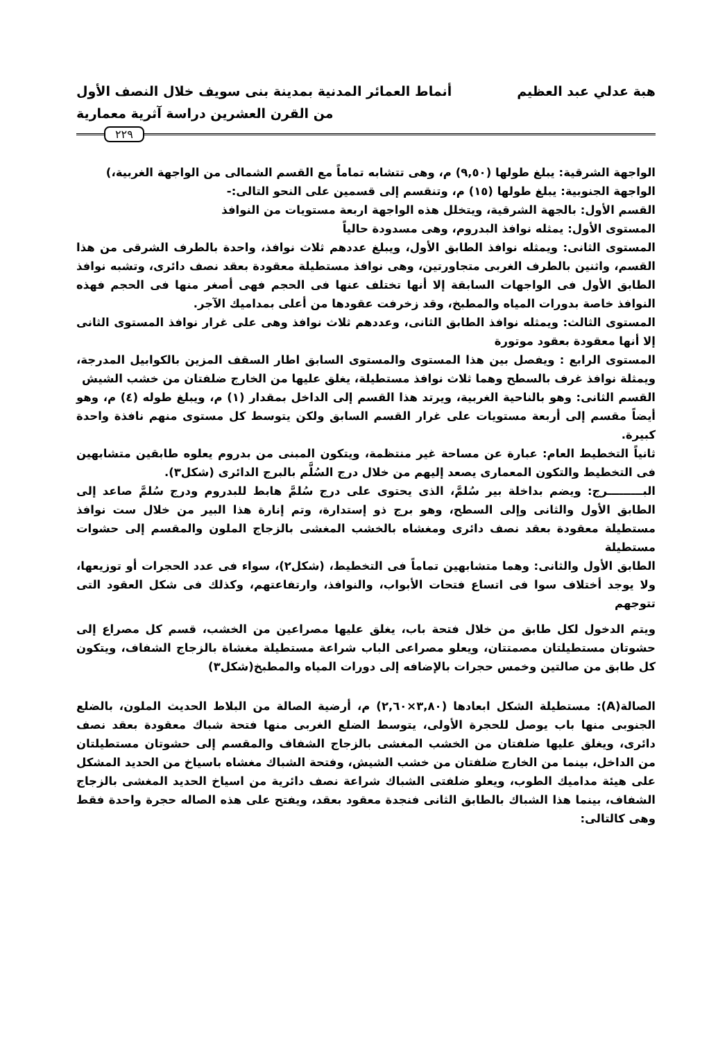هبة عدلي عبد العظيم أنماط العمائر المدنية بمدينة بنى سويف خلال النصف الأول
من القرن العشرين دراسة آثرية معمارية
٢٢٩
الواجهة الشرقية: يبلغ طولها (٩,٥٠) م، وهى تتشابه تماماً مع القسم الشمالى من الواجهة الغربية،)
الواجهة الجنوبية: يبلغ طولها (١٥) م، وتنقسم إلى قسمين على النحو التالى:-
القسم الأول: بالجهة الشرقية، ويتخلل هذه الواجهة اربعة مستويات من النوافذ
المستوى الأول: يمثله نوافذ البدروم، وهى مسدودة حالياً
المستوى الثانى: ويمثله نوافذ الطابق الأول، ويبلغ عددهم ثلاث نوافذ، واحدة بالطرف الشرقى من هذا القسم، واثنين بالطرف الغربى متجاورتين، وهى نوافذ مستطيلة معقودة بعقد نصف دائرى، وتشبه نوافذ الطابق الأول فى الواجهات السابقة إلا أنها تختلف عنها فى الحجم فهى أصغر منها فى الحجم فهذه النوافذ خاصة بدورات المياه والمطبخ، وقد زخرفت عقودها من أعلى بمداميك الآجر.
المستوى الثالث: ويمثله نوافذ الطابق الثانى، وعددهم ثلاث نوافذ وهى على غرار نوافذ المستوى الثانى إلا أنها معقودة بعقود موتورة
المستوى الرابع : ويفصل بين هذا المستوى والمستوى السابق اطار السقف المزين بالكوابيل المدرجة، ويمثلة نوافذ غرف بالسطح وهما ثلاث نوافذ مستطيلة، يغلق عليها من الخارج ضلفتان من خشب الشيش
القسم الثانى: وهو بالناحية الغربية، ويرتد هذا القسم إلى الداخل بمقدار (١) م، ويبلغ طوله (٤) م، وهو أيضاً مقسم إلى أربعة مستويات على غرار القسم السابق ولكن يتوسط كل مستوى منهم نافذة واحدة كبيرة.
ثانياً التخطيط العام: عبارة عن مساحة غير منتظمة، ويتكون المبنى من بدروم يعلوه طابقين متشابهين فى التخطيط والتكون المعمارى يصعد إليهم من خلال درج السُلَّم بالبرج الدائرى (شكل٣).
البـــــــــرج: ويضم بداخلة بير سُلمَّ، الذى يحتوى على درج سُلمَّ هابط للبدروم ودرج سُلمَّ صاعد إلى الطابق الأول والثانى وإلى السطح، وهو برج ذو إستدارة، وتم إنارة هذا البير من خلال ست نوافذ مستطيلة معقودة بعقد نصف دائرى ومغشاه بالخشب المغشى بالزجاج الملون والمقسم إلى حشوات مستطيلة
الطابق الأول والثانى: وهما متشابهين تماماً فى التخطيط، (شكل٢)، سواء فى عدد الحجرات أو توزيعها، ولا يوجد أختلاف سوا فى اتساع فتحات الأبواب، والنوافذ، وارتفاعتهم، وكذلك فى شكل العقود التى تتوجهم
ويتم الدخول لكل طابق من خلال فتحة باب، يغلق عليها مصراعين من الخشب، قسم كل مصراع إلى حشوتان مستطيلتان مصمتتان، ويعلو مصراعى الباب شراعة مستطيلة مغشاة بالزجاج الشفاف، ويتكون كل طابق من صالتين وخمس حجرات بالإضافه إلى دورات المياه والمطبخ(شكل٣)
الصالة(A): مستطيلة الشكل ابعادها (٣,٨٠×٢,٦٠) م، أرضية الصالة من البلاط الحديث الملون، بالضلع الجنوبى منها باب يوصل للحجرة الأولى، يتوسط الضلع الغربى منها فتحة شباك معقودة بعقد نصف دائرى، ويغلق عليها ضلفتان من الخشب المغشى بالزجاج الشفاف والمقسم إلى حشوتان مستطيلتان من الداخل، بينما من الخارج ضلفتان من خشب الشيش، وفتحة الشباك مغشاه باسياخ من الحديد المشكل على هيئة مداميك الطوب، ويعلو ضلفتى الشباك شراعة نصف دائرية من اسياخ الحديد المغشى بالزجاج الشفاف، بينما هذا الشباك بالطابق الثانى فنجدة معقود بعقد، ويفتح على هذه الصاله حجرة واحدة فقط وهى كالتالى: